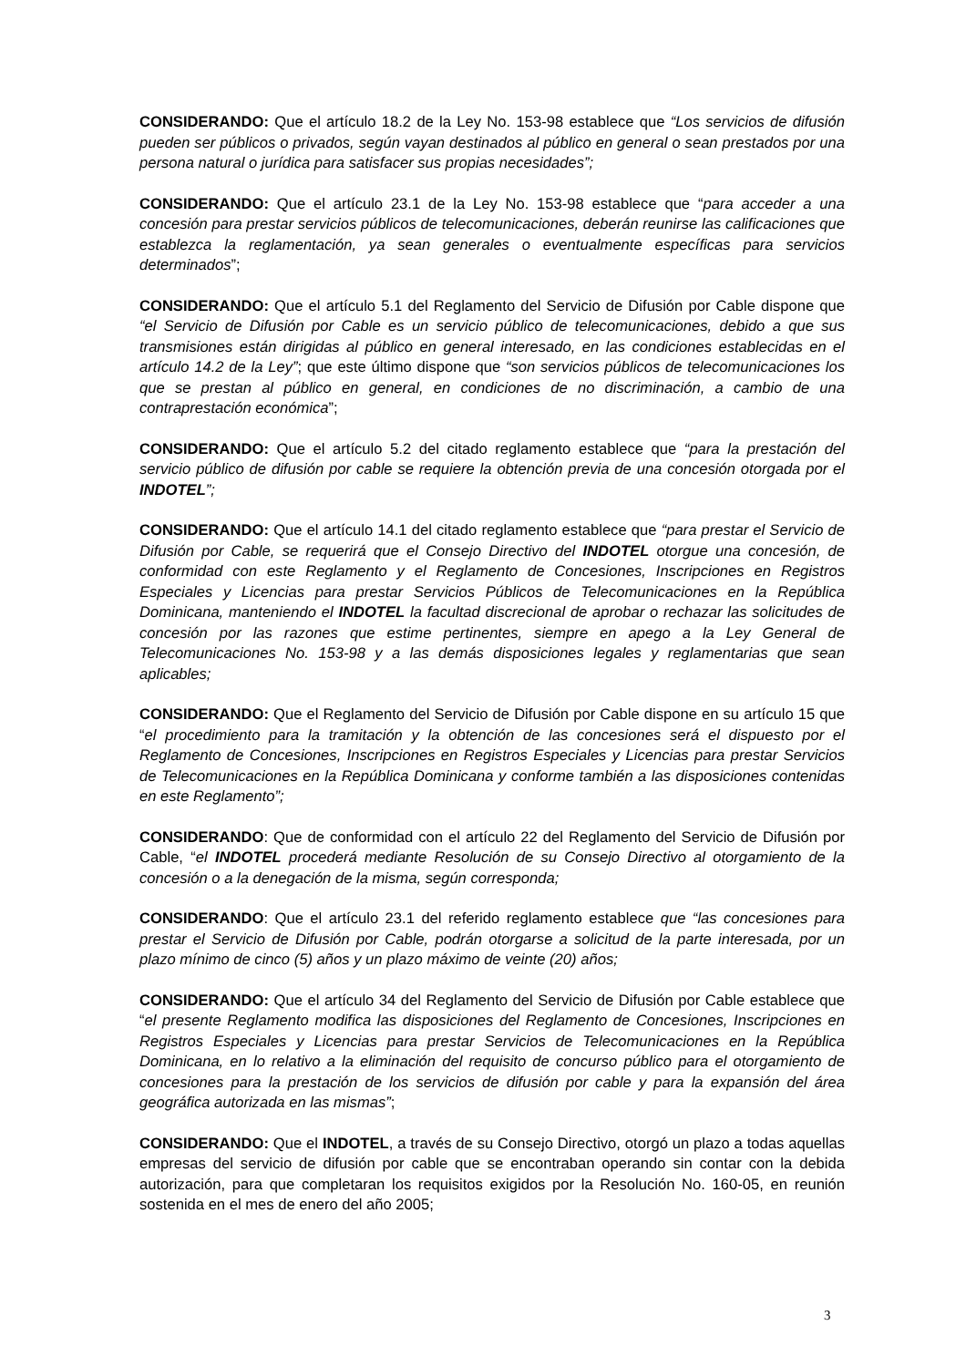CONSIDERANDO: Que el artículo 18.2 de la Ley No. 153-98 establece que “Los servicios de difusión pueden ser públicos o privados, según vayan destinados al público en general o sean prestados por una persona natural o jurídica para satisfacer sus propias necesidades”;
CONSIDERANDO: Que el artículo 23.1 de la Ley No. 153-98 establece que “para acceder a una concesión para prestar servicios públicos de telecomunicaciones, deberán reunirse las calificaciones que establezca la reglamentación, ya sean generales o eventualmente específicas para servicios determinados”;
CONSIDERANDO: Que el artículo 5.1 del Reglamento del Servicio de Difusión por Cable dispone que “el Servicio de Difusión por Cable es un servicio público de telecomunicaciones, debido a que sus transmisiones están dirigidas al público en general interesado, en las condiciones establecidas en el artículo 14.2 de la Ley”; que este último dispone que “son servicios públicos de telecomunicaciones los que se prestan al público en general, en condiciones de no discriminación, a cambio de una contraprestación económica”;
CONSIDERANDO: Que el artículo 5.2 del citado reglamento establece que “para la prestación del servicio público de difusión por cable se requiere la obtención previa de una concesión otorgada por el INDOTEL”;
CONSIDERANDO: Que el artículo 14.1 del citado reglamento establece que “para prestar el Servicio de Difusión por Cable, se requerirá que el Consejo Directivo del INDOTEL otorgue una concesión, de conformidad con este Reglamento y el Reglamento de Concesiones, Inscripciones en Registros Especiales y Licencias para prestar Servicios Públicos de Telecomunicaciones en la República Dominicana, manteniendo el INDOTEL la facultad discrecional de aprobar o rechazar las solicitudes de concesión por las razones que estime pertinentes, siempre en apego a la Ley General de Telecomunicaciones No. 153-98 y a las demás disposiciones legales y reglamentarias que sean aplicables;
CONSIDERANDO: Que el Reglamento del Servicio de Difusión por Cable dispone en su artículo 15 que “el procedimiento para la tramitación y la obtención de las concesiones será el dispuesto por el Reglamento de Concesiones, Inscripciones en Registros Especiales y Licencias para prestar Servicios de Telecomunicaciones en la República Dominicana y conforme también a las disposiciones contenidas en este Reglamento”;
CONSIDERANDO: Que de conformidad con el artículo 22 del Reglamento del Servicio de Difusión por Cable, “el INDOTEL procederá mediante Resolución de su Consejo Directivo al otorgamiento de la concesión o a la denegación de la misma, según corresponda;
CONSIDERANDO: Que el artículo 23.1 del referido reglamento establece que “las concesiones para prestar el Servicio de Difusión por Cable, podrán otorgarse a solicitud de la parte interesada, por un plazo mínimo de cinco (5) años y un plazo máximo de veinte (20) años;
CONSIDERANDO: Que el artículo 34 del Reglamento del Servicio de Difusión por Cable establece que “el presente Reglamento modifica las disposiciones del Reglamento de Concesiones, Inscripciones en Registros Especiales y Licencias para prestar Servicios de Telecomunicaciones en la República Dominicana, en lo relativo a la eliminación del requisito de concurso público para el otorgamiento de concesiones para la prestación de los servicios de difusión por cable y para la expansión del área geográfica autorizada en las mismas”;
CONSIDERANDO: Que el INDOTEL, a través de su Consejo Directivo, otorgó un plazo a todas aquellas empresas del servicio de difusión por cable que se encontraban operando sin contar con la debida autorización, para que completaran los requisitos exigidos por la Resolución No. 160-05, en reunión sostenida en el mes de enero del año 2005;
3